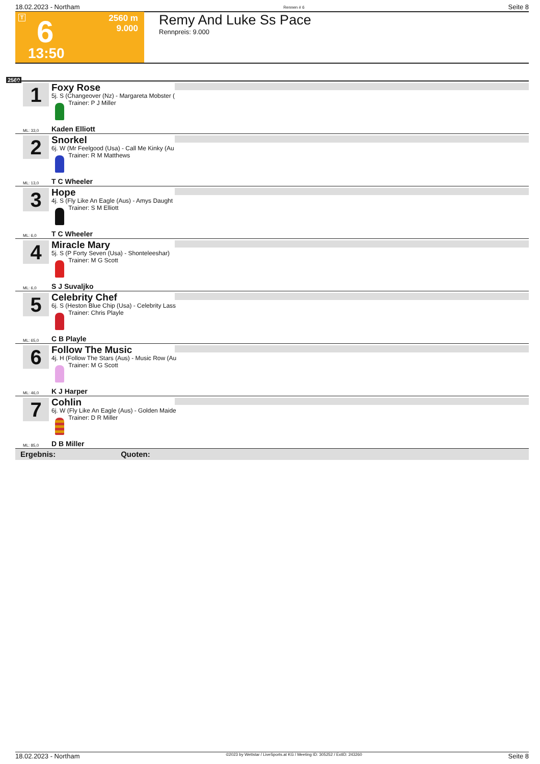18.02.2023 - Northam Rennen # 6 Seite 8
T
2560 m
9.000
6
13:50
Remy And Luke Ss Pace
Rennpreis: 9.000
2560
1
Foxy Rose
5j. S (Changeover (Nz) - Margareta Mobster (
Trainer: P J Miller
ML: 33,0 Kaden Elliott
2
Snorkel
6j. W (Mr Feelgood (Usa) - Call Me Kinky (Au
Trainer: R M Matthews
ML: 13,0 T C Wheeler
3
Hope
4j. S (Fly Like An Eagle (Aus) - Amys Daught
Trainer: S M Elliott
ML: 6,0 T C Wheeler
4
Miracle Mary
5j. S (P Forty Seven (Usa) - Shonteleeshar)
Trainer: M G Scott
ML: 6,0 S J Suvaljko
5
Celebrity Chef
6j. S (Heston Blue Chip (Usa) - Celebrity Lass
Trainer: Chris Playle
ML: 65,0 C B Playle
6
Follow The Music
4j. H (Follow The Stars (Aus) - Music Row (Au
Trainer: M G Scott
ML: 46,0 K J Harper
7
Cohlin
6j. W (Fly Like An Eagle (Aus) - Golden Maide
Trainer: D R Miller
ML: 85,0 D B Miller
Ergebnis: Quoten:
18.02.2023 - Northam ©2023 by Wettstar / LiveSports.at KG / Meeting ID: 305252 / ExtID: 243260 Seite 8